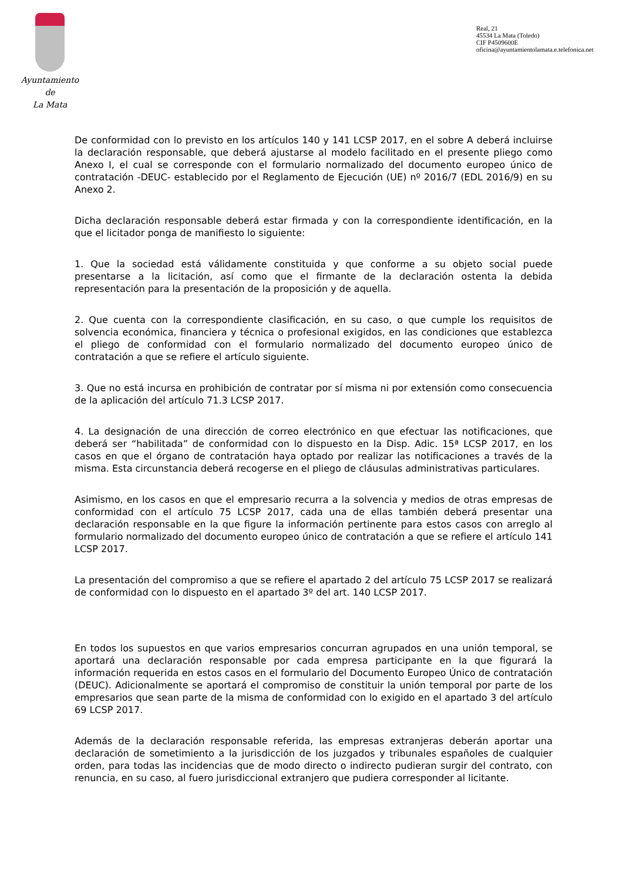Ayuntamiento
de
La Mata
Real, 21
45534 La Mata (Toledo)
CIF P4509600E
oficina@ayuntamientolamata.e.telefonica.net
De conformidad con lo previsto en los artículos 140 y 141 LCSP 2017, en el sobre A deberá incluirse la declaración responsable, que deberá ajustarse al modelo facilitado en el presente pliego como Anexo I, el cual se corresponde con el formulario normalizado del documento europeo único de contratación -DEUC- establecido por el Reglamento de Ejecución (UE) nº 2016/7 (EDL 2016/9) en su Anexo 2.
Dicha declaración responsable deberá estar firmada y con la correspondiente identificación, en la que el licitador ponga de manifiesto lo siguiente:
1. Que la sociedad está válidamente constituida y que conforme a su objeto social puede presentarse a la licitación, así como que el firmante de la declaración ostenta la debida representación para la presentación de la proposición y de aquella.
2. Que cuenta con la correspondiente clasificación, en su caso, o que cumple los requisitos de solvencia económica, financiera y técnica o profesional exigidos, en las condiciones que establezca el pliego de conformidad con el formulario normalizado del documento europeo único de contratación a que se refiere el artículo siguiente.
3. Que no está incursa en prohibición de contratar por sí misma ni por extensión como consecuencia de la aplicación del artículo 71.3 LCSP 2017.
4. La designación de una dirección de correo electrónico en que efectuar las notificaciones, que deberá ser “habilitada” de conformidad con lo dispuesto en la Disp. Adic. 15ª LCSP 2017, en los casos en que el órgano de contratación haya optado por realizar las notificaciones a través de la misma. Esta circunstancia deberá recogerse en el pliego de cláusulas administrativas particulares.
Asimismo, en los casos en que el empresario recurra a la solvencia y medios de otras empresas de conformidad con el artículo 75 LCSP 2017, cada una de ellas también deberá presentar una declaración responsable en la que figure la información pertinente para estos casos con arreglo al formulario normalizado del documento europeo único de contratación a que se refiere el artículo 141 LCSP 2017.
La presentación del compromiso a que se refiere el apartado 2 del artículo 75 LCSP 2017 se realizará de conformidad con lo dispuesto en el apartado 3º del art. 140 LCSP 2017.
En todos los supuestos en que varios empresarios concurran agrupados en una unión temporal, se aportará una declaración responsable por cada empresa participante en la que figurará la información requerida en estos casos en el formulario del Documento Europeo Único de contratación (DEUC). Adicionalmente se aportará el compromiso de constituir la unión temporal por parte de los empresarios que sean parte de la misma de conformidad con lo exigido en el apartado 3 del artículo 69 LCSP 2017.
Además de la declaración responsable referida, las empresas extranjeras deberán aportar una declaración de sometimiento a la jurisdicción de los juzgados y tribunales españoles de cualquier orden, para todas las incidencias que de modo directo o indirecto pudieran surgir del contrato, con renuncia, en su caso, al fuero jurisdiccional extranjero que pudiera corresponder al licitante.